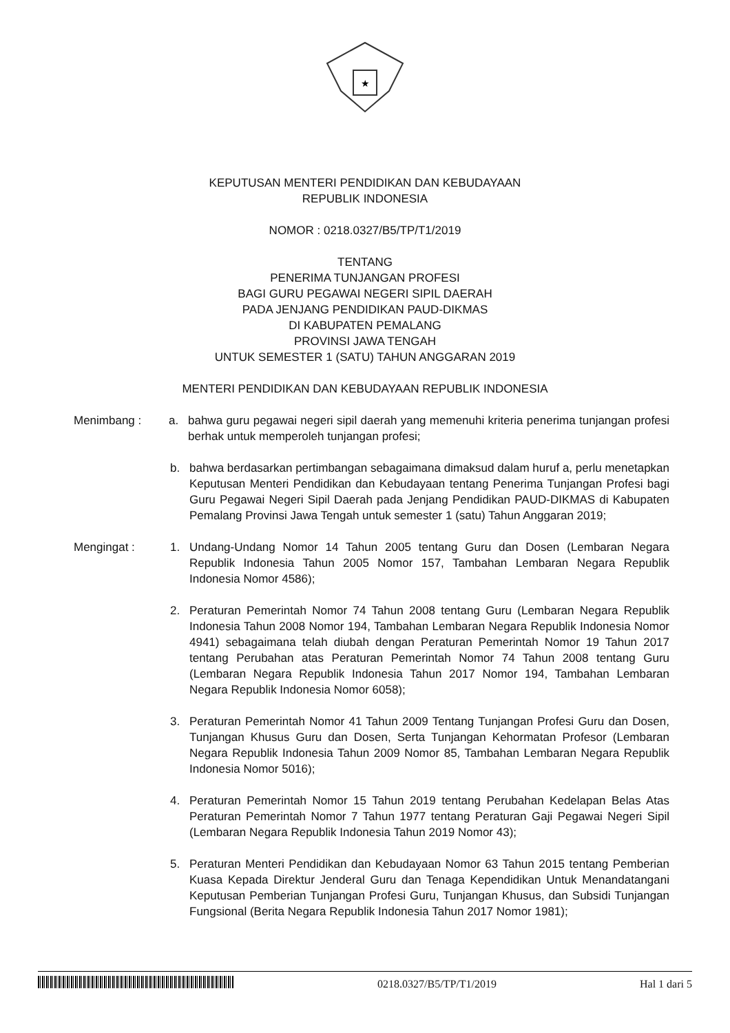★
KEPUTUSAN MENTERI PENDIDIKAN DAN KEBUDAYAAN
REPUBLIK INDONESIA
NOMOR : 0218.0327/B5/TP/T1/2019
TENTANG
PENERIMA TUNJANGAN PROFESI
BAGI GURU PEGAWAI NEGERI SIPIL DAERAH
PADA JENJANG PENDIDIKAN PAUD-DIKMAS
DI KABUPATEN PEMALANG
PROVINSI JAWA TENGAH
UNTUK SEMESTER 1 (SATU) TAHUN ANGGARAN 2019
MENTERI PENDIDIKAN DAN KEBUDAYAAN REPUBLIK INDONESIA
Menimbang : a. bahwa guru pegawai negeri sipil daerah yang memenuhi kriteria penerima tunjangan profesi berhak untuk memperoleh tunjangan profesi;
b. bahwa berdasarkan pertimbangan sebagaimana dimaksud dalam huruf a, perlu menetapkan Keputusan Menteri Pendidikan dan Kebudayaan tentang Penerima Tunjangan Profesi bagi Guru Pegawai Negeri Sipil Daerah pada Jenjang Pendidikan PAUD-DIKMAS di Kabupaten Pemalang Provinsi Jawa Tengah untuk semester 1 (satu) Tahun Anggaran 2019;
Mengingat : 1. Undang-Undang Nomor 14 Tahun 2005 tentang Guru dan Dosen (Lembaran Negara Republik Indonesia Tahun 2005 Nomor 157, Tambahan Lembaran Negara Republik Indonesia Nomor 4586);
2. Peraturan Pemerintah Nomor 74 Tahun 2008 tentang Guru (Lembaran Negara Republik Indonesia Tahun 2008 Nomor 194, Tambahan Lembaran Negara Republik Indonesia Nomor 4941) sebagaimana telah diubah dengan Peraturan Pemerintah Nomor 19 Tahun 2017 tentang Perubahan atas Peraturan Pemerintah Nomor 74 Tahun 2008 tentang Guru (Lembaran Negara Republik Indonesia Tahun 2017 Nomor 194, Tambahan Lembaran Negara Republik Indonesia Nomor 6058);
3. Peraturan Pemerintah Nomor 41 Tahun 2009 Tentang Tunjangan Profesi Guru dan Dosen, Tunjangan Khusus Guru dan Dosen, Serta Tunjangan Kehormatan Profesor (Lembaran Negara Republik Indonesia Tahun 2009 Nomor 85, Tambahan Lembaran Negara Republik Indonesia Nomor 5016);
4. Peraturan Pemerintah Nomor 15 Tahun 2019 tentang Perubahan Kedelapan Belas Atas Peraturan Pemerintah Nomor 7 Tahun 1977 tentang Peraturan Gaji Pegawai Negeri Sipil (Lembaran Negara Republik Indonesia Tahun 2019 Nomor 43);
5. Peraturan Menteri Pendidikan dan Kebudayaan Nomor 63 Tahun 2015 tentang Pemberian Kuasa Kepada Direktur Jenderal Guru dan Tenaga Kependidikan Untuk Menandatangani Keputusan Pemberian Tunjangan Profesi Guru, Tunjangan Khusus, dan Subsidi Tunjangan Fungsional (Berita Negara Republik Indonesia Tahun 2017 Nomor 1981);
0218.0327/B5/TP/T1/2019 Hal 1 dari 5